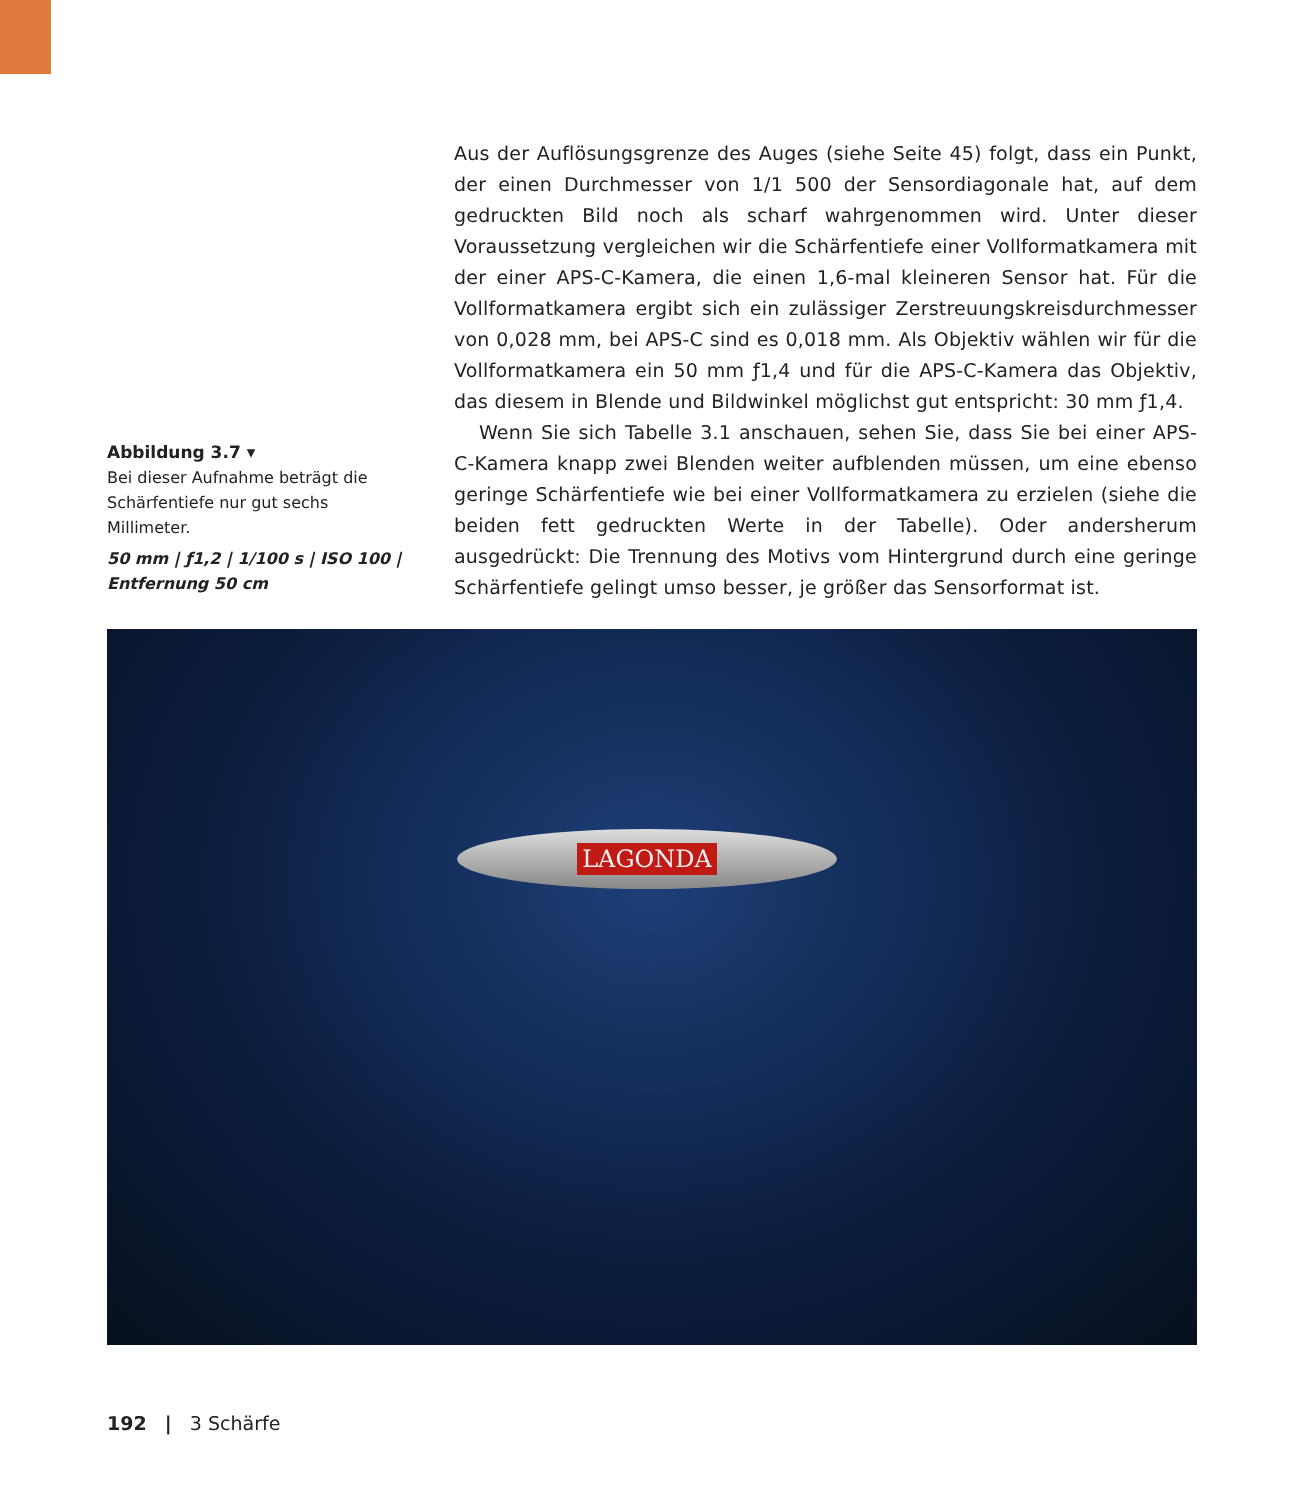Abbildung 3.7 ▾
Bei dieser Aufnahme beträgt die Schärfentiefe nur gut sechs Millimeter.
50 mm | ƒ1,2 | 1/100 s | ISO 100 | Entfernung 50 cm
Aus der Auflösungsgrenze des Auges (siehe Seite 45) folgt, dass ein Punkt, der einen Durchmesser von 1/1 500 der Sensordiagonale hat, auf dem gedruckten Bild noch als scharf wahrgenommen wird. Unter dieser Voraussetzung verglei­chen wir die Schärfentiefe einer Vollformatkamera mit der einer APS-C-Kamera, die einen 1,6-mal kleineren Sensor hat. Für die Vollformatkamera ergibt sich ein zulässiger Zerstreuungskreisdurchmesser von 0,028 mm, bei APS-C sind es 0,018 mm. Als Objektiv wählen wir für die Vollformatkamera ein 50 mm ƒ1,4 und für die APS-C-Kamera das Objektiv, das diesem in Blende und Bildwinkel möglichst gut entspricht: 30 mm ƒ1,4.
Wenn Sie sich Tabelle 3.1 anschauen, sehen Sie, dass Sie bei einer APS-C-Kamera knapp zwei Blenden weiter aufblenden müssen, um eine ebenso geringe Schärfentiefe wie bei einer Vollformatkamera zu erzielen (siehe die bei­den fett gedruckten Werte in der Tabelle). Oder andersherum ausgedrückt: Die Trennung des Motivs vom Hintergrund durch eine geringe Schärfentiefe gelingt umso besser, je größer das Sensorformat ist.
LAGONDA
192 | 3 Schärfe